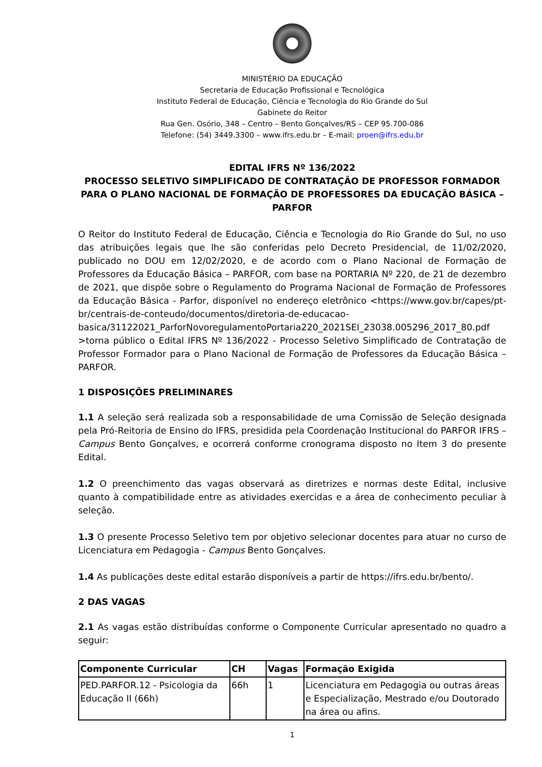MINISTÉRIO DA EDUCAÇÃO
Secretaria de Educação Profissional e Tecnológica
Instituto Federal de Educação, Ciência e Tecnologia do Rio Grande do Sul
Gabinete do Reitor
Rua Gen. Osório, 348 – Centro – Bento Gonçalves/RS – CEP 95.700-086
Telefone: (54) 3449.3300 – www.ifrs.edu.br – E-mail: proen@ifrs.edu.br
EDITAL IFRS Nº 136/2022
PROCESSO SELETIVO SIMPLIFICADO DE CONTRATAÇÃO DE PROFESSOR FORMADOR PARA O PLANO NACIONAL DE FORMAÇÃO DE PROFESSORES DA EDUCAÇÃO BÁSICA – PARFOR
O Reitor do Instituto Federal de Educação, Ciência e Tecnologia do Rio Grande do Sul, no uso das atribuições legais que lhe são conferidas pelo Decreto Presidencial, de 11/02/2020, publicado no DOU em 12/02/2020, e de acordo com o Plano Nacional de Formação de Professores da Educação Básica – PARFOR, com base na PORTARIA Nº 220, de 21 de dezembro de 2021, que dispõe sobre o Regulamento do Programa Nacional de Formação de Professores da Educação Básica - Parfor, disponível no endereço eletrônico <https://www.gov.br/capes/pt-br/centrais-de-conteudo/documentos/diretoria-de-educacao-basica/31122021_ParforNovoregulamentoPortaria220_2021SEI_23038.005296_2017_80.pdf >torna público o Edital IFRS Nº 136/2022 - Processo Seletivo Simplificado de Contratação de Professor Formador para o Plano Nacional de Formação de Professores da Educação Básica – PARFOR.
1 DISPOSIÇÕES PRELIMINARES
1.1 A seleção será realizada sob a responsabilidade de uma Comissão de Seleção designada pela Pró-Reitoria de Ensino do IFRS, presidida pela Coordenação Institucional do PARFOR IFRS – Campus Bento Gonçalves, e ocorrerá conforme cronograma disposto no Item 3 do presente Edital.
1.2 O preenchimento das vagas observará as diretrizes e normas deste Edital, inclusive quanto à compatibilidade entre as atividades exercidas e a área de conhecimento peculiar à seleção.
1.3 O presente Processo Seletivo tem por objetivo selecionar docentes para atuar no curso de Licenciatura em Pedagogia - Campus Bento Gonçalves.
1.4 As publicações deste edital estarão disponíveis a partir de https://ifrs.edu.br/bento/.
2 DAS VAGAS
2.1 As vagas estão distribuídas conforme o Componente Curricular apresentado no quadro a seguir:
| Componente Curricular | CH | Vagas | Formação Exigida |
| --- | --- | --- | --- |
| PED.PARFOR.12 - Psicologia da Educação II (66h) | 66h | 1 | Licenciatura em Pedagogia ou outras áreas e Especialização, Mestrado e/ou Doutorado na área ou afins. |
1